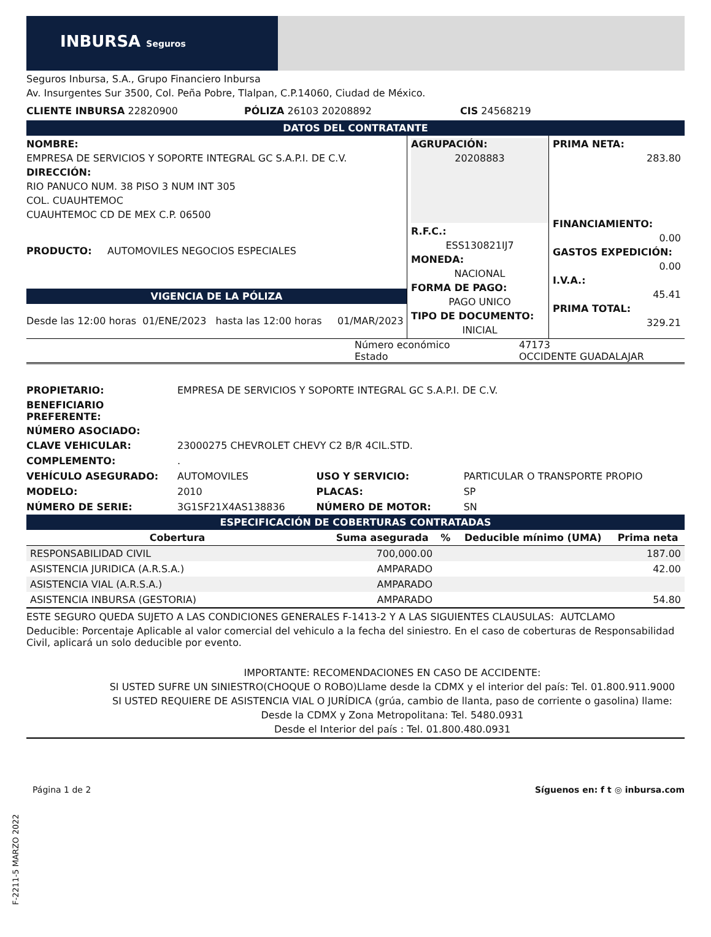INBURSA Seguros
Seguros Inbursa, S.A., Grupo Financiero Inbursa
Av. Insurgentes Sur 3500, Col. Peña Pobre, Tlalpan, C.P.14060, Ciudad de México.
CLIENTE INBURSA 22820900 PÓLIZA 26103 20208892 CIS 24568219
DATOS DEL CONTRATANTE
NOMBRE:
EMPRESA DE SERVICIOS Y SOPORTE INTEGRAL GC S.A.P.I. DE C.V.
DIRECCIÓN:
RIO PANUCO NUM. 38 PISO 3 NUM INT 305
COL. CUAUHTEMOC
CUAUHTEMOC CD DE MEX C.P. 06500
PRODUCTO: AUTOMOVILES NEGOCIOS ESPECIALES
VIGENCIA DE LA PÓLIZA
Desde las 12:00 horas 01/ENE/2023 hasta las 12:00 horas 01/MAR/2023
AGRUPACIÓN:
20208883
R.F.C.:
ESS130821IJ7
MONEDA:
NACIONAL
FORMA DE PAGO:
PAGO UNICO
TIPO DE DOCUMENTO:
INICIAL
PRIMA NETA:
283.80
FINANCIAMIENTO:
0.00
GASTOS EXPEDICIÓN:
0.00
I.V.A.:
45.41
PRIMA TOTAL:
329.21
Número económico 47173
Estado OCCIDENTE GUADALAJAR
| PROPIETARIO: | EMPRESA DE SERVICIOS Y SOPORTE INTEGRAL GC S.A.P.I. DE C.V. | | |
| BENEFICIARIO PREFERENTE: | | | |
| NÚMERO ASOCIADO: | | | |
| CLAVE VEHICULAR: | 23000275 CHEVROLET CHEVY C2 B/R 4CIL.STD. | | |
| COMPLEMENTO: | . | | |
| VEHÍCULO ASEGURADO: | AUTOMOVILES | USO Y SERVICIO: | PARTICULAR O TRANSPORTE PROPIO |
| MODELO: | 2010 | PLACAS: | SP |
| NÚMERO DE SERIE: | 3G1SF21X4AS138836 | NÚMERO DE MOTOR: | SN |
ESPECIFICACIÓN DE COBERTURAS CONTRATADAS
| Cobertura | Suma asegurada | % | Deducible mínimo (UMA) | Prima neta |
| --- | --- | --- | --- | --- |
| RESPONSABILIDAD CIVIL | 700,000.00 | | | 187.00 |
| ASISTENCIA JURIDICA (A.R.S.A.) | AMPARADO | | | 42.00 |
| ASISTENCIA VIAL (A.R.S.A.) | AMPARADO | | | |
| ASISTENCIA INBURSA (GESTORIA) | AMPARADO | | | 54.80 |
ESTE SEGURO QUEDA SUJETO A LAS CONDICIONES GENERALES F-1413-2 Y A LAS SIGUIENTES CLAUSULAS: AUTCLAMO
Deducible: Porcentaje Aplicable al valor comercial del vehiculo a la fecha del siniestro. En el caso de coberturas de Responsabilidad Civil, aplicará un solo deducible por evento.
IMPORTANTE: RECOMENDACIONES EN CASO DE ACCIDENTE:
SI USTED SUFRE UN SINIESTRO(CHOQUE O ROBO)Llame desde la CDMX y el interior del país: Tel. 01.800.911.9000
SI USTED REQUIERE DE ASISTENCIA VIAL O JURÍDICA (grúa, cambio de llanta, paso de corriente o gasolina) llame:
Desde la CDMX y Zona Metropolitana: Tel. 5480.0931
Desde el Interior del país : Tel. 01.800.480.0931
Página 1 de 2 Síguenos en: f t ◎ inbursa.com
F-2211-5 MARZO 2022